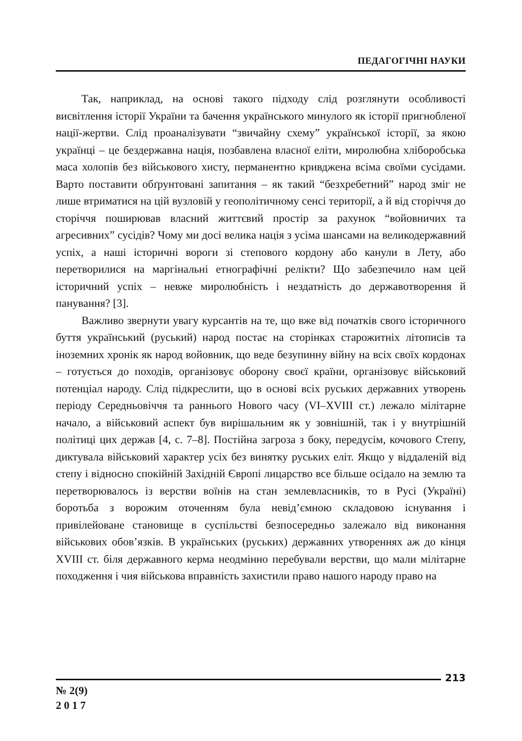ПЕДАГОГІЧНІ НАУКИ
Так, наприклад, на основі такого підходу слід розглянути особливості висвітлення історії України та бачення українського минулого як історії пригнобленої нації-жертви. Слід проаналізувати “звичайну схему” української історії, за якою українці – це бездержавна нація, позбавлена власної еліти, миролюбна хліборобська маса холопів без військового хисту, перманентно кривджена всіма своїми сусідами. Варто поставити обґрунтовані запитання – як такий “безхребетний” народ зміг не лише втриматися на цій вузловій у геополітичному сенсі території, а й від сторіччя до сторіччя поширював власний життєвий простір за рахунок “войовничих та агресивних” сусідів? Чому ми досі велика нація з усіма шансами на великодержавний успіх, а наші історичні вороги зі степового кордону або канули в Лету, або перетворилися на маргінальні етнографічні релікти? Що забезпечило нам цей історичний успіх – невже миролюбність і нездатність до державотворення й панування? [3].
Важливо звернути увагу курсантів на те, що вже від початків свого історичного буття український (руський) народ постає на сторінках старожитніх літописів та іноземних хронік як народ вой­овник, що веде безупинну війну на всіх своїх кордонах – готується до походів, організовує оборону своєї країни, організовує військовий потенціал народу. Слід підкреслити, що в основі всіх руських державних утворень періоду Середньовіччя та раннього Нового часу (VI–XVIII ст.) лежало мілітарне начало, а військовий аспект був вирішальним як у зовнішній, так і у внутрішній політиці цих держав [4, с. 7–8]. Постійна загроза з боку, передусім, кочового Степу, диктувала військовий характер усіх без винятку руських еліт. Якщо у віддаленій від степу і відносно спокійній Західній Європі лицарство все більше осідало на землю та перетворювалось із верстви воїнів на стан землевласників, то в Русі (Україні) боротьба з ворожим оточенням була невід’ємною складовою існування і привілейоване становище в суспільстві безпосередньо залежало від виконання військових обов’язків. В українських (руських) державних утвореннях аж до кінця XVIII ст. біля державного керма неодмінно перебували верстви, що мали мілітарне походження і чия військова вправність захистили право нашого народу право на
213
№ 2(9)
2 0 1 7